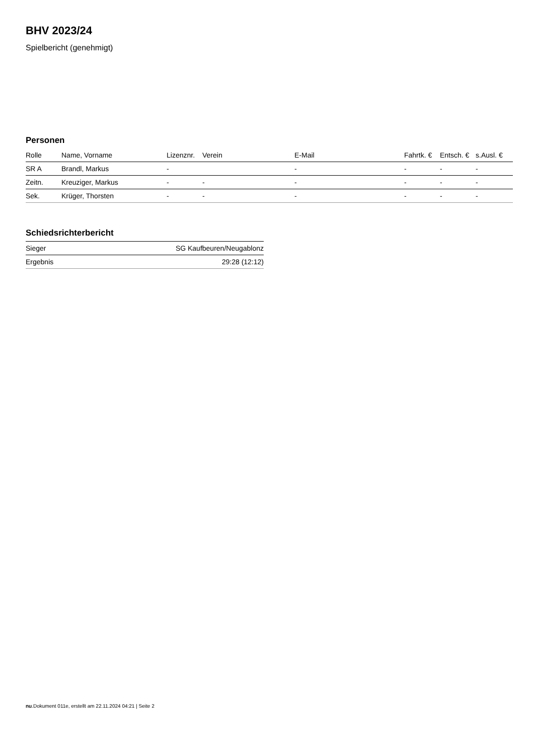BHV 2023/24
Spielbericht (genehmigt)
Personen
| Rolle | Name, Vorname | Lizenznr. | Verein | E-Mail | Fahrtk. € | Entsch. € | s.Ausl. € |
| --- | --- | --- | --- | --- | --- | --- | --- |
| SR A | Brandl, Markus | - | | - | - | - | - |
| Zeitn. | Kreuziger, Markus | - | - | - | - | - | - |
| Sek. | Krüger, Thorsten | - | - | - | - | - | - |
Schiedsrichterbericht
| Sieger | SG Kaufbeuren/Neugablonz |
| Ergebnis | 29:28 (12:12) |
nu.Dokument 011e, erstellt am 22.11.2024 04:21 | Seite 2